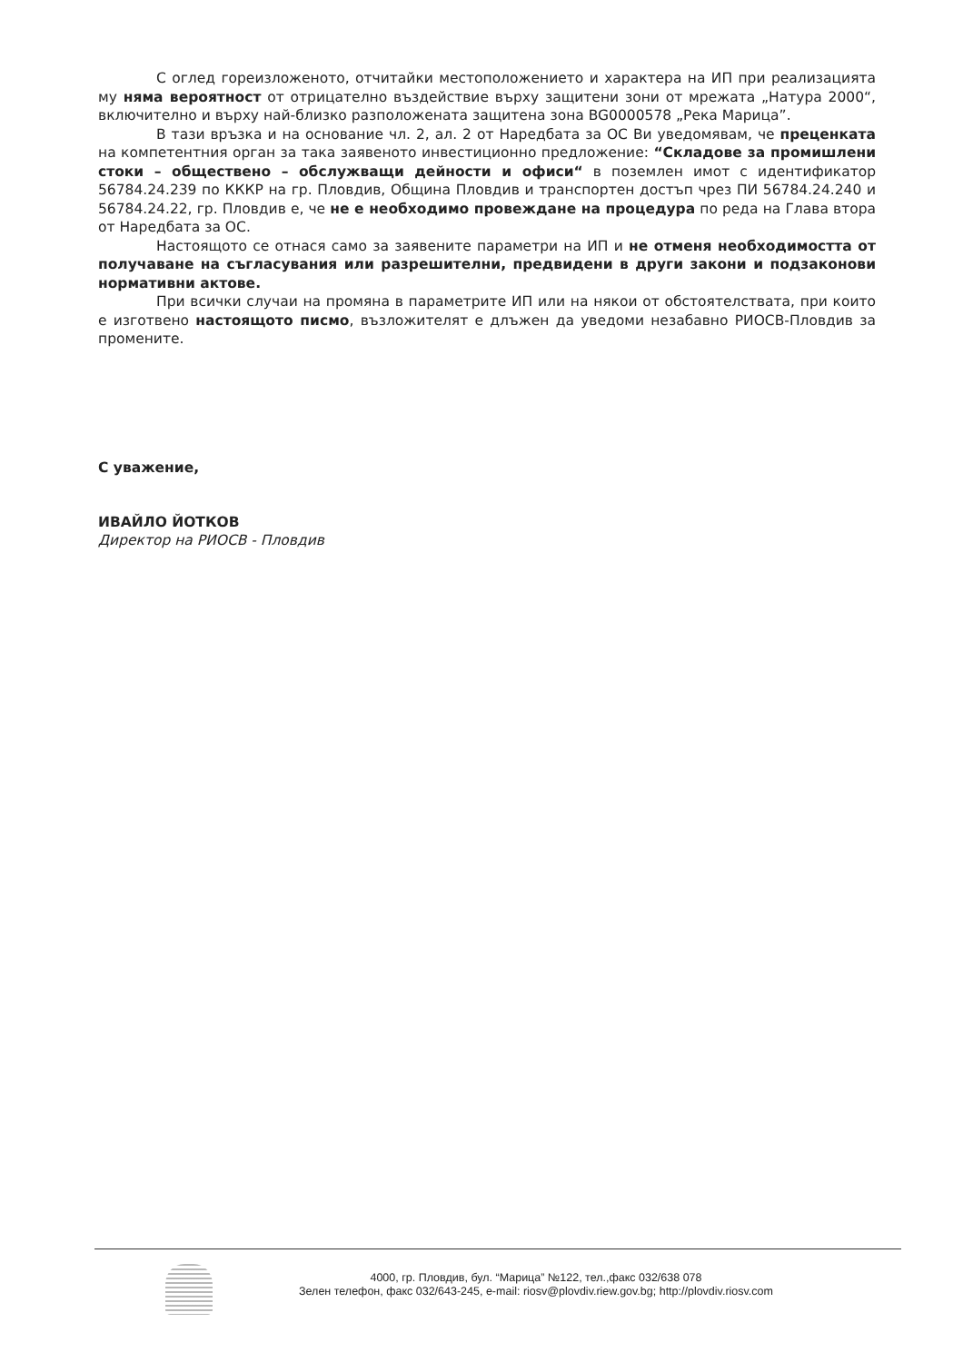С оглед гореизложеното, отчитайки местоположението и характера на ИП при реализацията му няма вероятност от отрицателно въздействие върху защитени зони от мрежата „Натура 2000“, включително и върху най-близко разположената защитена зона BG0000578 „Река Марица”.
В тази връзка и на основание чл. 2, ал. 2 от Наредбата за ОС Ви уведомявам, че преценката на компетентния орган за така заявеното инвестиционно предложение: “Складове за промишлени стоки – обществено – обслужващи дейности и офиси“ в поземлен имот с идентификатор 56784.24.239 по КККР на гр. Пловдив, Община Пловдив и транспортен достъп чрез ПИ 56784.24.240 и 56784.24.22, гр. Пловдив е, че не е необходимо провеждане на процедура по реда на Глава втора от Наредбата за ОС.
Настоящото се отнася само за заявените параметри на ИП и не отменя необходимостта от получаване на съгласувания или разрешителни, предвидени в други закони и подзаконови нормативни актове.
При всички случаи на промяна в параметрите ИП или на някои от обстоятелствата, при които е изготвено настоящото писмо, възложителят е длъжен да уведоми незабавно РИОСВ-Пловдив за промените.
С уважение,
ИВАЙЛО ЙОТКОВ
Директор на РИОСВ - Пловдив
4000, гр. Пловдив, бул. “Марица” №122, тел.,факс 032/638 078
Зелен телефон, факс 032/643-245, e-mail: riosv@plovdiv.riew.gov.bg; http://plovdiv.riosv.com